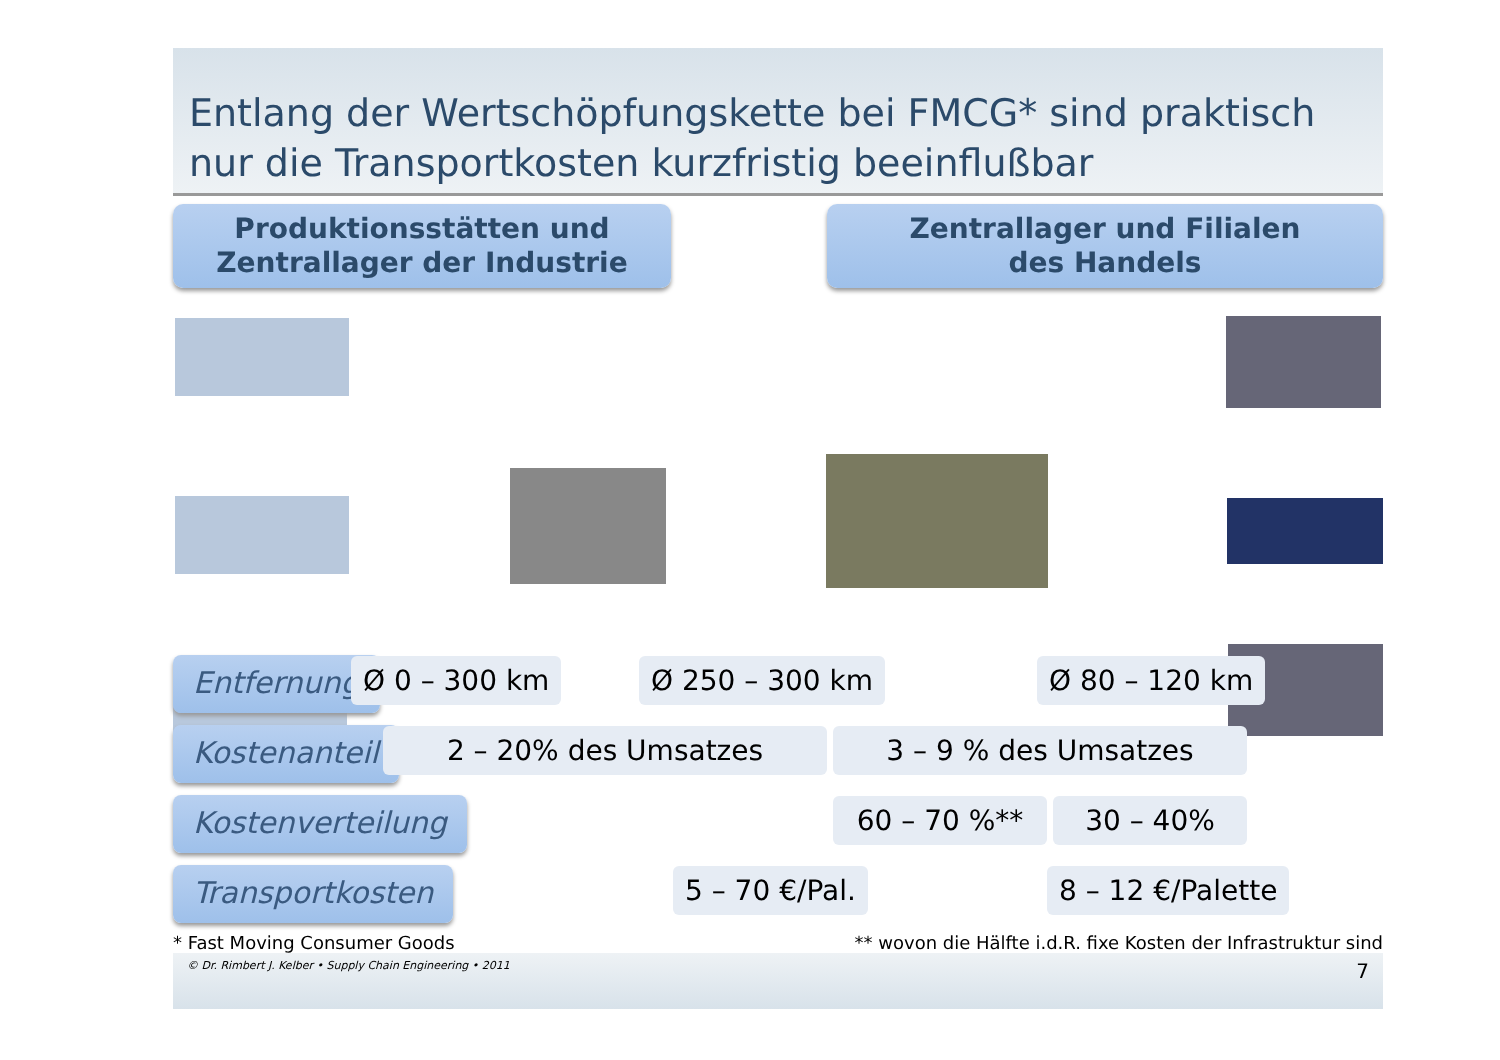Entlang der Wertschöpfungskette bei FMCG* sind praktisch nur die Transportkosten kurzfristig beeinflußbar
Produktionsstätten und
Zentrallager der Industrie
Zentrallager und Filialen
des Handels
Entfernung
Ø 0 – 300 km Ø 250 – 300 km Ø 80 – 120 km
Kostenanteil
2 – 20% des Umsatzes 3 – 9 % des Umsatzes
Kostenverteilung
60 – 70 %** 30 – 40%
Transportkosten
5 – 70 €/Pal. 8 – 12 €/Palette
* Fast Moving Consumer Goods ** wovon die Hälfte i.d.R. fixe Kosten der Infrastruktur sind
© Dr. Rimbert J. Kelber • Supply Chain Engineering • 2011 7